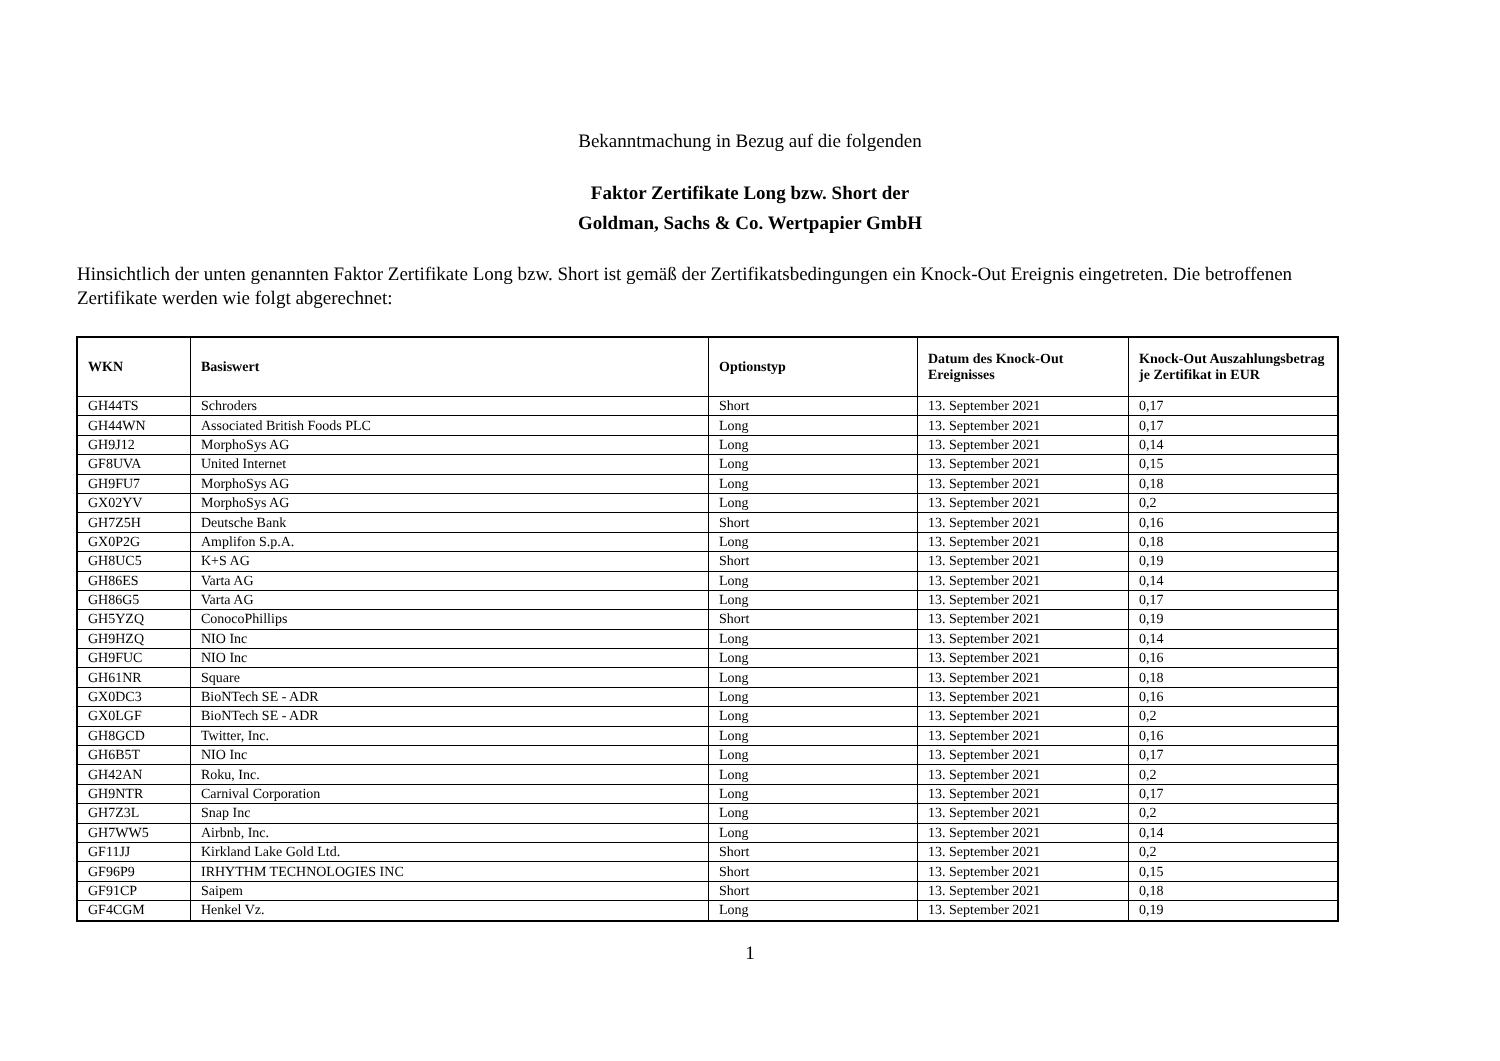Bekanntmachung in Bezug auf die folgenden
Faktor Zertifikate Long bzw. Short der
Goldman, Sachs & Co. Wertpapier GmbH
Hinsichtlich der unten genannten Faktor Zertifikate Long bzw. Short ist gemäß der Zertifikatsbedingungen ein Knock-Out Ereignis eingetreten. Die betroffenen Zertifikate werden wie folgt abgerechnet:
| WKN | Basiswert | Optionstyp | Datum des Knock-Out Ereignisses | Knock-Out Auszahlungsbetrag je Zertifikat in EUR |
| --- | --- | --- | --- | --- |
| GH44TS | Schroders | Short | 13. September 2021 | 0,17 |
| GH44WN | Associated British Foods PLC | Long | 13. September 2021 | 0,17 |
| GH9J12 | MorphoSys AG | Long | 13. September 2021 | 0,14 |
| GF8UVA | United Internet | Long | 13. September 2021 | 0,15 |
| GH9FU7 | MorphoSys AG | Long | 13. September 2021 | 0,18 |
| GX02YV | MorphoSys AG | Long | 13. September 2021 | 0,2 |
| GH7Z5H | Deutsche Bank | Short | 13. September 2021 | 0,16 |
| GX0P2G | Amplifon S.p.A. | Long | 13. September 2021 | 0,18 |
| GH8UC5 | K+S AG | Short | 13. September 2021 | 0,19 |
| GH86ES | Varta AG | Long | 13. September 2021 | 0,14 |
| GH86G5 | Varta AG | Long | 13. September 2021 | 0,17 |
| GH5YZQ | ConocoPhillips | Short | 13. September 2021 | 0,19 |
| GH9HZQ | NIO Inc | Long | 13. September 2021 | 0,14 |
| GH9FUC | NIO Inc | Long | 13. September 2021 | 0,16 |
| GH61NR | Square | Long | 13. September 2021 | 0,18 |
| GX0DC3 | BioNTech SE - ADR | Long | 13. September 2021 | 0,16 |
| GX0LGF | BioNTech SE - ADR | Long | 13. September 2021 | 0,2 |
| GH8GCD | Twitter, Inc. | Long | 13. September 2021 | 0,16 |
| GH6B5T | NIO Inc | Long | 13. September 2021 | 0,17 |
| GH42AN | Roku, Inc. | Long | 13. September 2021 | 0,2 |
| GH9NTR | Carnival Corporation | Long | 13. September 2021 | 0,17 |
| GH7Z3L | Snap Inc | Long | 13. September 2021 | 0,2 |
| GH7WW5 | Airbnb, Inc. | Long | 13. September 2021 | 0,14 |
| GF11JJ | Kirkland Lake Gold Ltd. | Short | 13. September 2021 | 0,2 |
| GF96P9 | IRHYTHM TECHNOLOGIES INC | Short | 13. September 2021 | 0,15 |
| GF91CP | Saipem | Short | 13. September 2021 | 0,18 |
| GF4CGM | Henkel Vz. | Long | 13. September 2021 | 0,19 |
1